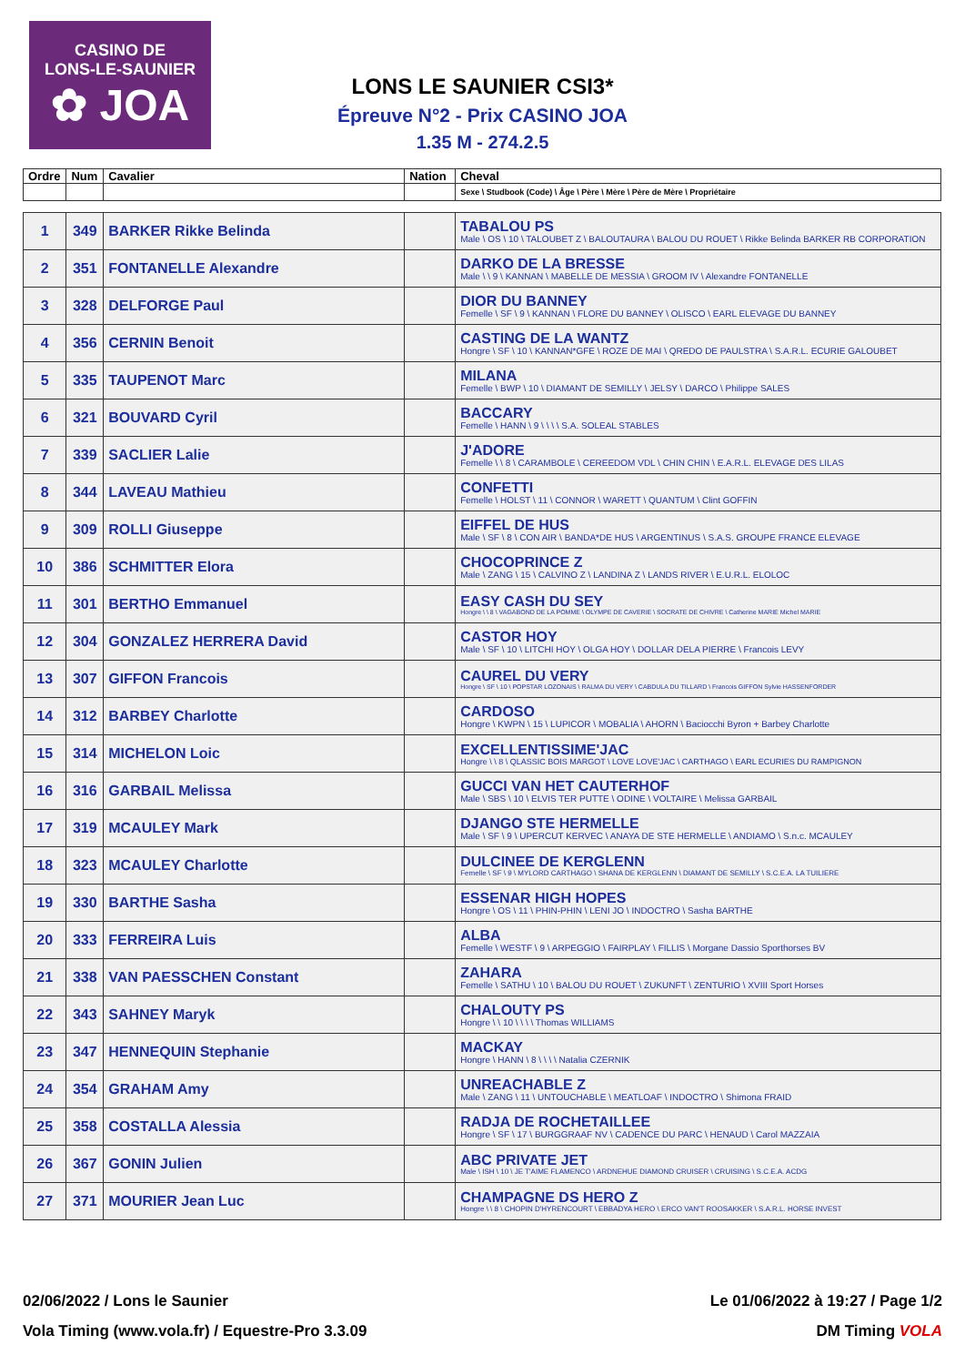CASINO DE
LONS-LE-SAUNIER
✿ JOA
LONS LE SAUNIER CSI3*
Épreuve N°2 - Prix CASINO JOA
1.35 M - 274.2.5
| Ordre | Num | Cavalier | Nation | Cheval |
| --- | --- | --- | --- | --- |
| | | | | Sexe \ Studbook (Code) \ Âge \ Père \ Mère \ Père de Mère \ Propriétaire |
| 1 | 349 | BARKER Rikke Belinda | | TABALOU PS Male \ OS \ 10 \ TALOUBET Z \ BALOUTAURA \ BALOU DU ROUET \ Rikke Belinda BARKER RB CORPORATION |
| 2 | 351 | FONTANELLE Alexandre | | DARKO DE LA BRESSE Male \ \ 9 \ KANNAN \ MABELLE DE MESSIA \ GROOM IV \ Alexandre FONTANELLE |
| 3 | 328 | DELFORGE Paul | | DIOR DU BANNEY Femelle \ SF \ 9 \ KANNAN \ FLORE DU BANNEY \ OLISCO \ EARL ELEVAGE DU BANNEY |
| 4 | 356 | CERNIN Benoit | | CASTING DE LA WANTZ Hongre \ SF \ 10 \ KANNAN*GFE \ ROZE DE MAI \ QREDO DE PAULSTRA \ S.A.R.L. ECURIE GALOUBET |
| 5 | 335 | TAUPENOT Marc | | MILANA Femelle \ BWP \ 10 \ DIAMANT DE SEMILLY \ JELSY \ DARCO \ Philippe SALES |
| 6 | 321 | BOUVARD Cyril | | BACCARY Femelle \ HANN \ 9 \ \ \ \ S.A. SOLEAL STABLES |
| 7 | 339 | SACLIER Lalie | | J'ADORE Femelle \ \ 8 \ CARAMBOLE \ CEREEDOM VDL \ CHIN CHIN \ E.A.R.L. ELEVAGE DES LILAS |
| 8 | 344 | LAVEAU Mathieu | | CONFETTI Femelle \ HOLST \ 11 \ CONNOR \ WARETT \ QUANTUM \ Clint GOFFIN |
| 9 | 309 | ROLLI Giuseppe | | EIFFEL DE HUS Male \ SF \ 8 \ CON AIR \ BANDA*DE HUS \ ARGENTINUS \ S.A.S. GROUPE FRANCE ELEVAGE |
| 10 | 386 | SCHMITTER Elora | | CHOCOPRINCE Z Male \ ZANG \ 15 \ CALVINO Z \ LANDINA Z \ LANDS RIVER \ E.U.R.L. ELOLOC |
| 11 | 301 | BERTHO Emmanuel | | EASY CASH DU SEY Hongre \ \ 8 \ VAGABOND DE LA POMME \ OLYMPE DE CAVERIE \ SOCRATE DE CHIVRE \ Catherine MARIE Michel MARIE |
| 12 | 304 | GONZALEZ HERRERA David | | CASTOR HOY Male \ SF \ 10 \ LITCHI HOY \ OLGA HOY \ DOLLAR DELA PIERRE \ Francois LEVY |
| 13 | 307 | GIFFON Francois | | CAUREL DU VERY Hongre \ SF \ 10 \ POPSTAR LOZONAIS \ RALMA DU VERY \ CABDULA DU TILLARD \ Francois GIFFON Sylvie HASSENFORDER |
| 14 | 312 | BARBEY Charlotte | | CARDOSO Hongre \ KWPN \ 15 \ LUPICOR \ MOBALIA \ AHORN \ Baciocchi Byron + Barbey Charlotte |
| 15 | 314 | MICHELON Loic | | EXCELLENTISSIME'JAC Hongre \ \ 8 \ QLASSIC BOIS MARGOT \ LOVE LOVE'JAC \ CARTHAGO \ EARL ECURIES DU RAMPIGNON |
| 16 | 316 | GARBAIL Melissa | | GUCCI VAN HET CAUTERHOF Male \ SBS \ 10 \ ELVIS TER PUTTE \ ODINE \ VOLTAIRE \ Melissa GARBAIL |
| 17 | 319 | MCAULEY Mark | | DJANGO STE HERMELLE Male \ SF \ 9 \ UPERCUT KERVEC \ ANAYA DE STE HERMELLE \ ANDIAMO \ S.n.c. MCAULEY |
| 18 | 323 | MCAULEY Charlotte | | DULCINEE DE KERGLENN Femelle \ SF \ 9 \ MYLORD CARTHAGO \ SHANA DE KERGLENN \ DIAMANT DE SEMILLY \ S.C.E.A. LA TUILIERE |
| 19 | 330 | BARTHE Sasha | | ESSENAR HIGH HOPES Hongre \ OS \ 11 \ PHIN-PHIN \ LENI JO \ INDOCTRO \ Sasha BARTHE |
| 20 | 333 | FERREIRA Luis | | ALBA Femelle \ WESTF \ 9 \ ARPEGGIO \ FAIRPLAY \ FILLIS \ Morgane Dassio Sporthorses BV |
| 21 | 338 | VAN PAESSCHEN Constant | | ZAHARA Femelle \ SATHU \ 10 \ BALOU DU ROUET \ ZUKUNFT \ ZENTURIO \ XVIII Sport Horses |
| 22 | 343 | SAHNEY Maryk | | CHALOUTY PS Hongre \ \ 10 \ \ \ \ Thomas WILLIAMS |
| 23 | 347 | HENNEQUIN Stephanie | | MACKAY Hongre \ HANN \ 8 \ \ \ \ Natalia CZERNIK |
| 24 | 354 | GRAHAM Amy | | UNREACHABLE Z Male \ ZANG \ 11 \ UNTOUCHABLE \ MEATLOAF \ INDOCTRO \ Shimona FRAID |
| 25 | 358 | COSTALLA Alessia | | RADJA DE ROCHETAILLEE Hongre \ SF \ 17 \ BURGGRAAF NV \ CADENCE DU PARC \ HENAUD \ Carol MAZZAIA |
| 26 | 367 | GONIN Julien | | ABC PRIVATE JET Male \ ISH \ 10 \ JE T'AIME FLAMENCO \ ARDNEHUE DIAMOND CRUISER \ CRUISING \ S.C.E.A. ACDG |
| 27 | 371 | MOURIER Jean Luc | | CHAMPAGNE DS HERO Z Hongre \ \ 8 \ CHOPIN D'HYRENCOURT \ EBBADYA HERO \ ERCO VAN'T ROOSAKKER \ S.A.R.L. HORSE INVEST |
02/06/2022 / Lons le Saunier Le 01/06/2022 à 19:27 / Page 1/2
Vola Timing (www.vola.fr) / Equestre-Pro 3.3.09 DM Timing VOLA